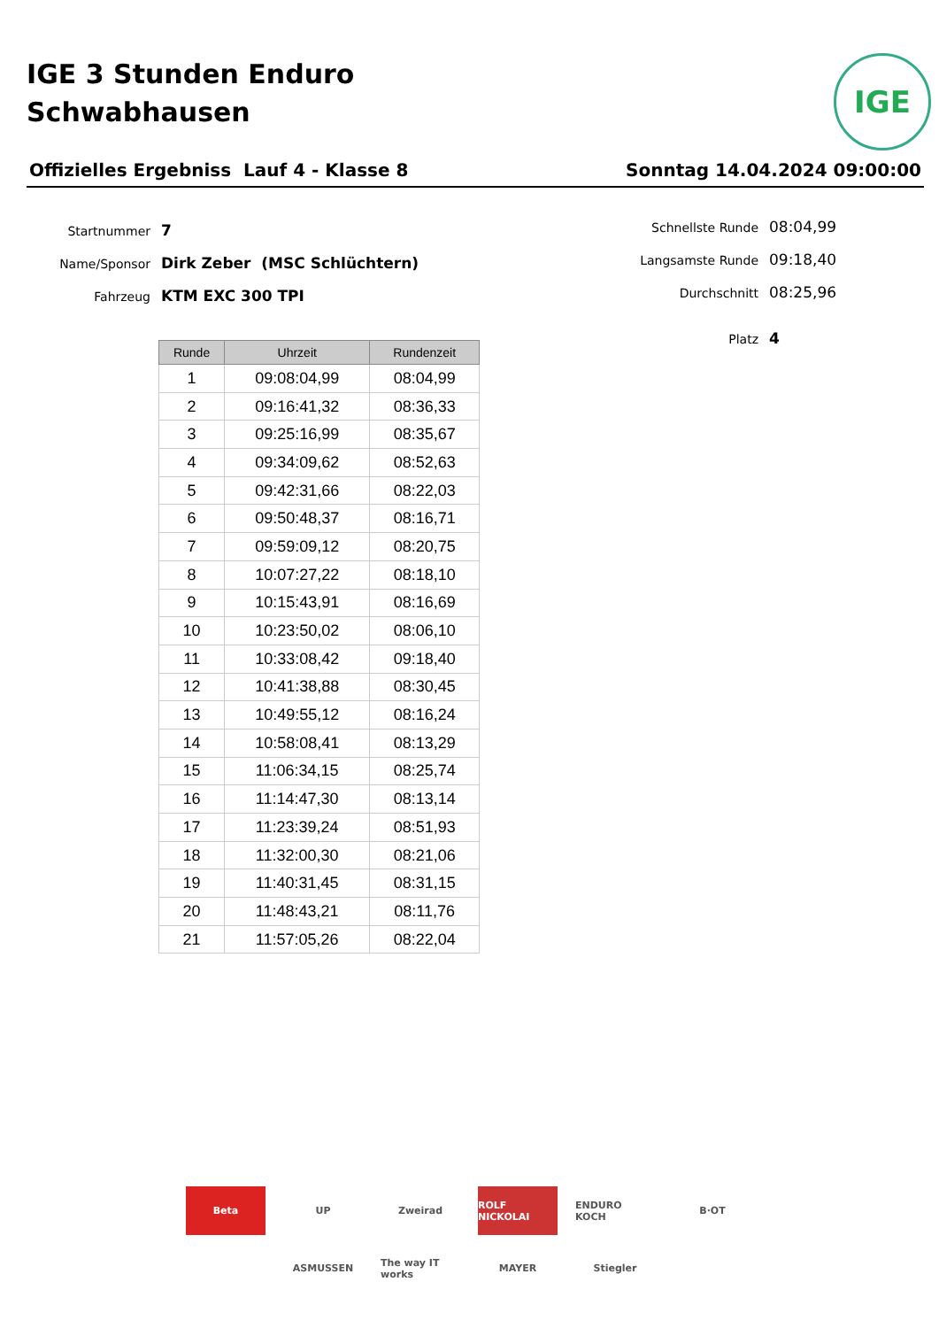IGE 3 Stunden Enduro
Schwabhausen
IGE
Offizielles Ergebniss Lauf 4 - Klasse 8 Sonntag 14.04.2024 09:00:00
Startnummer 7
Name/Sponsor Dirk Zeber (MSC Schlüchtern)
Fahrzeug KTM EXC 300 TPI
Schnellste Runde 08:04,99
Langsamste Runde 09:18,40
Durchschnitt 08:25,96
Platz 4
| Runde | Uhrzeit | Rundenzeit |
| --- | --- | --- |
| 1 | 09:08:04,99 | 08:04,99 |
| 2 | 09:16:41,32 | 08:36,33 |
| 3 | 09:25:16,99 | 08:35,67 |
| 4 | 09:34:09,62 | 08:52,63 |
| 5 | 09:42:31,66 | 08:22,03 |
| 6 | 09:50:48,37 | 08:16,71 |
| 7 | 09:59:09,12 | 08:20,75 |
| 8 | 10:07:27,22 | 08:18,10 |
| 9 | 10:15:43,91 | 08:16,69 |
| 10 | 10:23:50,02 | 08:06,10 |
| 11 | 10:33:08,42 | 09:18,40 |
| 12 | 10:41:38,88 | 08:30,45 |
| 13 | 10:49:55,12 | 08:16,24 |
| 14 | 10:58:08,41 | 08:13,29 |
| 15 | 11:06:34,15 | 08:25,74 |
| 16 | 11:14:47,30 | 08:13,14 |
| 17 | 11:23:39,24 | 08:51,93 |
| 18 | 11:32:00,30 | 08:21,06 |
| 19 | 11:40:31,45 | 08:31,15 |
| 20 | 11:48:43,21 | 08:11,76 |
| 21 | 11:57:05,26 | 08:22,04 |
Beta UP Zweirad ROLF NICKOLAI ENDURO KOCH B·OT ASMUSSEN The way IT works MAYER Stiegler